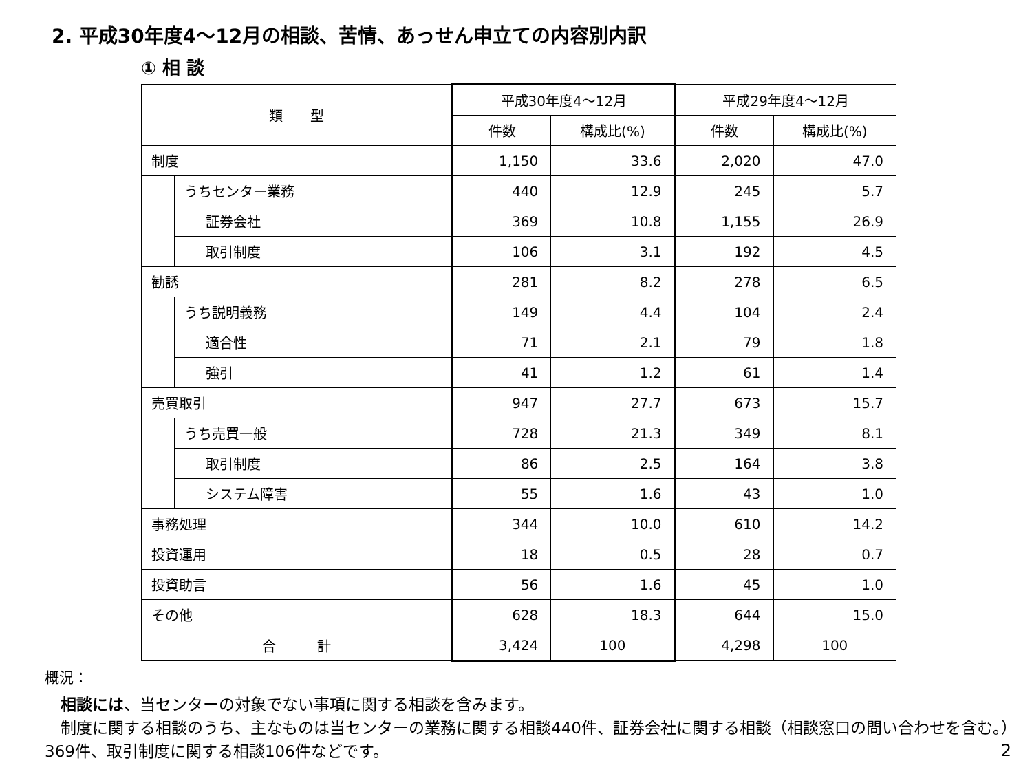2. 平成30年度4～12月の相談、苦情、あっせん申立ての内容別内訳
① 相 談
| 類 型 | | 平成30年度4～12月 | | 平成29年度4～12月 | |
| --- | --- | --- | --- | --- | --- |
| | | 件数 | 構成比(%) | 件数 | 構成比(%) |
| 制度 | | 1,150 | 33.6 | 2,020 | 47.0 |
| | うちセンター業務 | 440 | 12.9 | 245 | 5.7 |
| | 証券会社 | 369 | 10.8 | 1,155 | 26.9 |
| | 取引制度 | 106 | 3.1 | 192 | 4.5 |
| 勧誘 | | 281 | 8.2 | 278 | 6.5 |
| | うち説明義務 | 149 | 4.4 | 104 | 2.4 |
| | 適合性 | 71 | 2.1 | 79 | 1.8 |
| | 強引 | 41 | 1.2 | 61 | 1.4 |
| 売買取引 | | 947 | 27.7 | 673 | 15.7 |
| | うち売買一般 | 728 | 21.3 | 349 | 8.1 |
| | 取引制度 | 86 | 2.5 | 164 | 3.8 |
| | システム障害 | 55 | 1.6 | 43 | 1.0 |
| 事務処理 | | 344 | 10.0 | 610 | 14.2 |
| 投資運用 | | 18 | 0.5 | 28 | 0.7 |
| 投資助言 | | 56 | 1.6 | 45 | 1.0 |
| その他 | | 628 | 18.3 | 644 | 15.0 |
| 合 計 | | 3,424 | 100 | 4,298 | 100 |
概況：
　相談には、当センターの対象でない事項に関する相談を含みます。
　制度に関する相談のうち、主なものは当センターの業務に関する相談440件、証券会社に関する相談（相談窓口の問い合わせを含む。）369件、取引制度に関する相談106件などです。
2